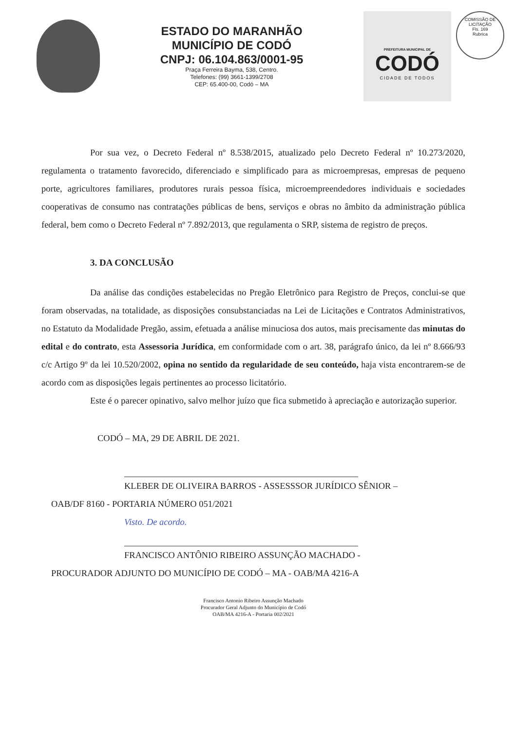ESTADO DO MARANHÃO
MUNICÍPIO DE CODÓ
CNPJ: 06.104.863/0001-95
Praça Ferreira Bayma, 538, Centro.
Telefones: (99) 3661-1399/2708
CEP: 65.400-00, Codó – MA
PREFEITURA MUNICIPAL DE
CODÓ
CIDADE DE TODOS
COMISSÃO DE LICITAÇÃO
Fls. 169
Rubrica
Por sua vez, o Decreto Federal nº 8.538/2015, atualizado pelo Decreto Federal nº 10.273/2020, regulamenta o tratamento favorecido, diferenciado e simplificado para as microempresas, empresas de pequeno porte, agricultores familiares, produtores rurais pessoa física, microempreendedores individuais e sociedades cooperativas de consumo nas contratações públicas de bens, serviços e obras no âmbito da administração pública federal, bem como o Decreto Federal nº 7.892/2013, que regulamenta o SRP, sistema de registro de preços.
3. DA CONCLUSÃO
Da análise das condições estabelecidas no Pregão Eletrônico para Registro de Preços, conclui-se que foram observadas, na totalidade, as disposições consubstanciadas na Lei de Licitações e Contratos Administrativos, no Estatuto da Modalidade Pregão, assim, efetuada a análise minuciosa dos autos, mais precisamente das minutas do edital e do contrato, esta Assessoria Jurídica, em conformidade com o art. 38, parágrafo único, da lei nº 8.666/93 c/c Artigo 9º da lei 10.520/2002, opina no sentido da regularidade de seu conteúdo, haja vista encontrarem-se de acordo com as disposições legais pertinentes ao processo licitatório.
Este é o parecer opinativo, salvo melhor juízo que fica submetido à apreciação e autorização superior.
CODÓ – MA, 29 DE ABRIL DE 2021.
KLEBER DE OLIVEIRA BARROS - ASSESSSOR JURÍDICO SÊNIOR –
OAB/DF 8160 - PORTARIA NÚMERO 051/2021
Visto. De acordo.
FRANCISCO ANTÔNIO RIBEIRO ASSUNÇÃO MACHADO -
PROCURADOR ADJUNTO DO MUNICÍPIO DE CODÓ – MA - OAB/MA 4216-A
Francisco Antonio Ribeiro Assunção Machado
Procurador Geral Adjunto do Município de Codó
OAB/MA 4216-A - Portaria 002/2021